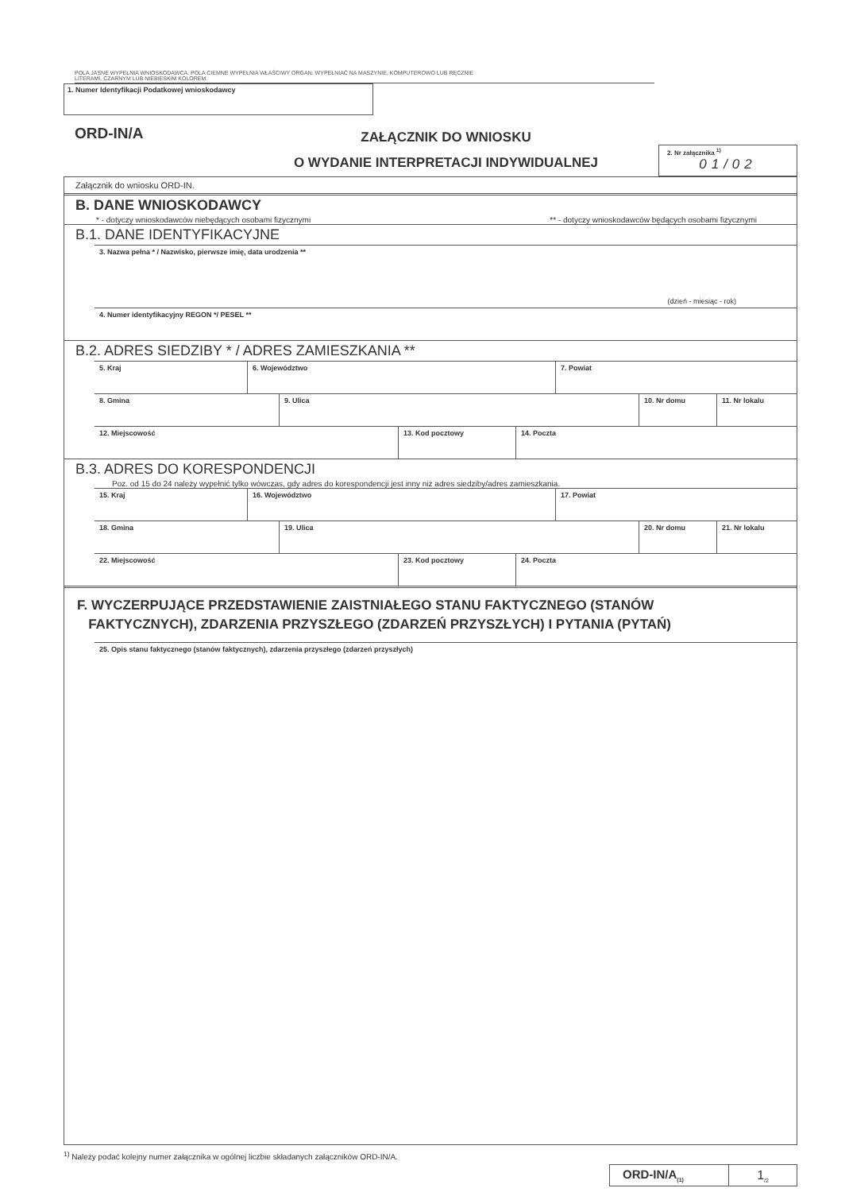POLA JASNE WYPEŁNIA WNIOSKODAWCA. POLA CIEMNE WYPEŁNIA WŁAŚCIWY ORGAN. WYPEŁNIAĆ NA MASZYNIE, KOMPUTEROWO LUB RĘCZNIE
LITERAMI, CZARNYM LUB NIEBIESKIM KOLOREM.
1. Numer Identyfikacji Podatkowej wnioskodawcy
ORD-IN/A
ZAŁĄCZNIK DO WNIOSKU
O WYDANIE INTERPRETACJI INDYWIDUALNEJ
2. Nr załącznika <sup>1)</sup>
01/02
Załącznik do wniosku ORD-IN.
B. DANE WNIOSKODAWCY
* - dotyczy wnioskodawców niebędących osobami fizycznymi ** - dotyczy wnioskodawców będących osobami fizycznymi
B.1. DANE IDENTYFIKACYJNE
3. Nazwa pełna * / Nazwisko, pierwsze imię, data urodzenia **
(dzień - miesiąc - rok)
4. Numer identyfikacyjny REGON */ PESEL **
B.2. ADRES SIEDZIBY * / ADRES ZAMIESZKANIA **
5. Kraj 6. Województwo 7. Powiat
8. Gmina 9. Ulica 10. Nr domu 11. Nr lokalu
12. Miejscowość 13. Kod pocztowy 14. Poczta
B.3. ADRES DO KORESPONDENCJI
Poz. od 15 do 24 należy wypełnić tylko wówczas, gdy adres do korespondencji jest inny niż adres siedziby/adres zamieszkania.
15. Kraj 16. Województwo 17. Powiat
18. Gmina 19. Ulica 20. Nr domu 21. Nr lokalu
22. Miejscowość 23. Kod pocztowy 24. Poczta
F. WYCZERPUJĄCE PRZEDSTAWIENIE ZAISTNIAŁEGO STANU FAKTYCZNEGO (STANÓW
FAKTYCZNYCH), ZDARZENIA PRZYSZŁEGO (ZDARZEŃ PRZYSZŁYCH) I PYTANIA (PYTAŃ)
25. Opis stanu faktycznego (stanów faktycznych), zdarzenia przyszłego (zdarzeń przyszłych)
<sup>1)</sup> Należy podać kolejny numer załącznika w ogólnej liczbie składanych załączników ORD-IN/A.
ORD-IN/A<sub>(1)</sub>
1<sub>/2</sub>